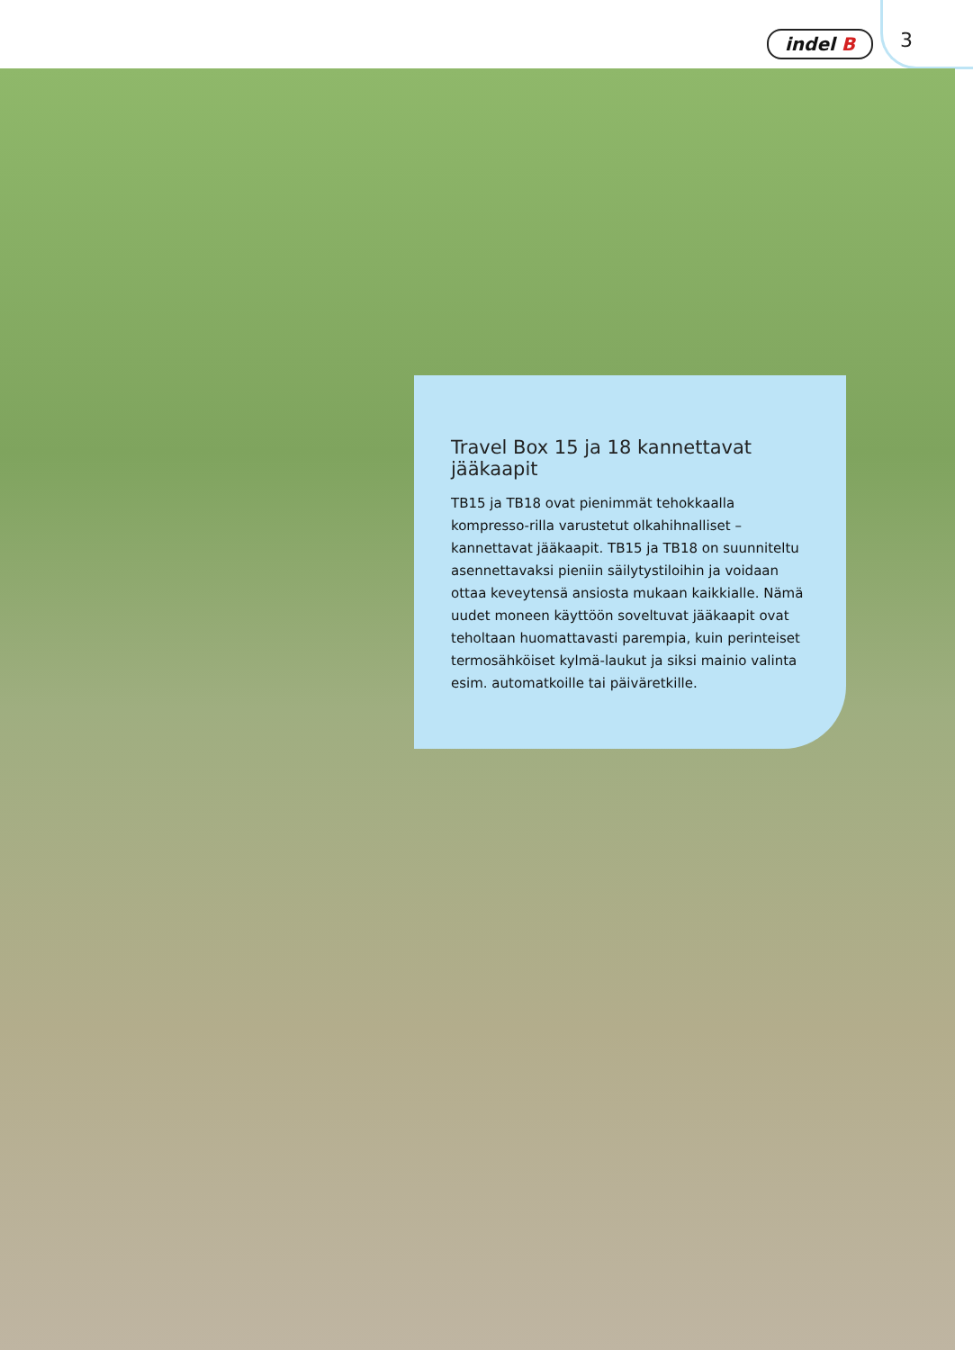indel B 3
Travel Box 15 ja 18 kannettavat jääkaapit
TB15 ja TB18 ovat pienimmät tehokkaalla kompresso-rilla varustetut olkahihnalliset – kannettavat jääkaapit. TB15 ja TB18 on suunniteltu asennettavaksi pieniin säilytystiloihin ja voidaan ottaa keveytensä ansiosta mukaan kaikkialle. Nämä uudet moneen käyttöön soveltuvat jääkaapit ovat teholtaan huomattavasti parempia, kuin perinteiset termosähköiset kylmä-laukut ja siksi mainio valinta esim. automatkoille tai päiväretkille.